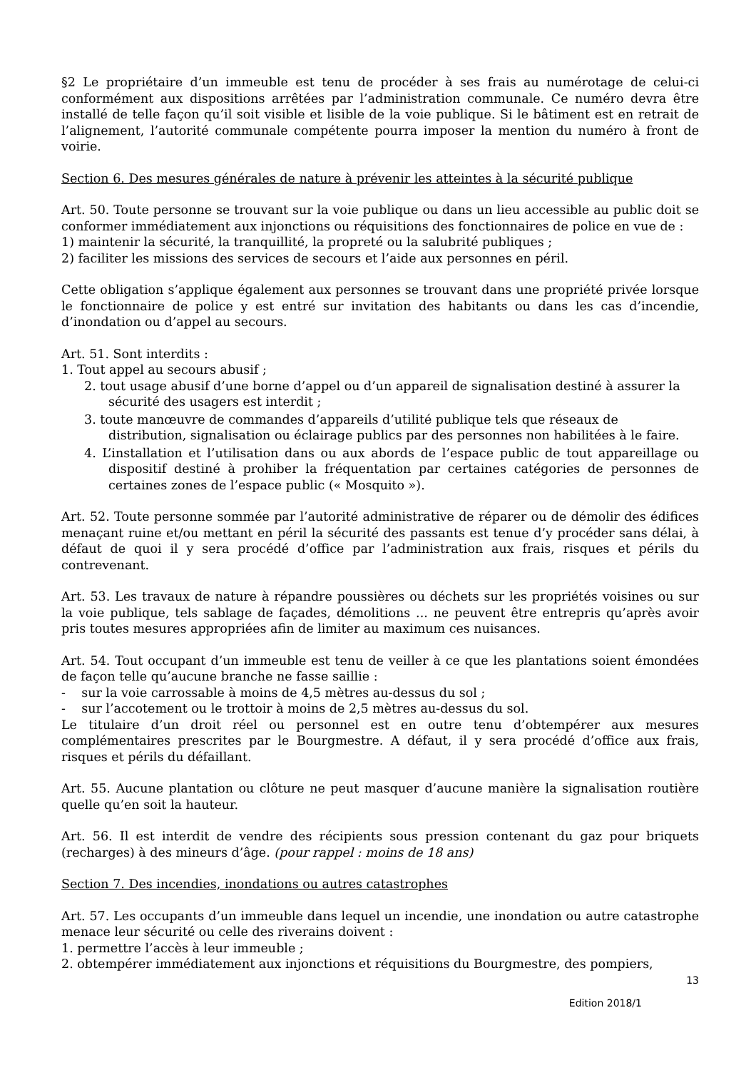§2 Le propriétaire d’un immeuble est tenu de procéder à ses frais au numérotage de celui-ci conformément aux dispositions arrêtées par l’administration communale. Ce numéro devra être installé de telle façon qu’il soit visible et lisible de la voie publique. Si le bâtiment est en retrait de l’alignement, l’autorité communale compétente pourra imposer la mention du numéro à front de voirie.
Section 6. Des mesures générales de nature à prévenir les atteintes à la sécurité publique
Art. 50. Toute personne se trouvant sur la voie publique ou dans un lieu accessible au public doit se conformer immédiatement aux injonctions ou réquisitions des fonctionnaires de police en vue de :
1) maintenir la sécurité, la tranquillité, la propreté ou la salubrité publiques ;
2) faciliter les missions des services de secours et l’aide aux personnes en péril.
Cette obligation s’applique également aux personnes se trouvant dans une propriété privée lorsque le fonctionnaire de police y est entré sur invitation des habitants ou dans les cas d’incendie, d’inondation ou d’appel au secours.
Art. 51. Sont interdits :
1. Tout appel au secours abusif ;
2. tout usage abusif d’une borne d’appel ou d’un appareil de signalisation destiné à assurer la sécurité des usagers est interdit ;
3. toute manœuvre de commandes d’appareils d’utilité publique tels que réseaux de distribution, signalisation ou éclairage publics par des personnes non habilitées à le faire.
4. L’installation et l’utilisation dans ou aux abords de l’espace public de tout appareillage ou dispositif destiné à prohiber la fréquentation par certaines catégories de personnes de certaines zones de l’espace public (« Mosquito »).
Art. 52. Toute personne sommée par l’autorité administrative de réparer ou de démolir des édifices menaçant ruine et/ou mettant en péril la sécurité des passants est tenue d’y procéder sans délai, à défaut de quoi il y sera procédé d’office par l’administration aux frais, risques et périls du contrevenant.
Art. 53. Les travaux de nature à répandre poussières ou déchets sur les propriétés voisines ou sur la voie publique, tels sablage de façades, démolitions ... ne peuvent être entrepris qu’après avoir pris toutes mesures appropriées afin de limiter au maximum ces nuisances.
Art. 54. Tout occupant d’un immeuble est tenu de veiller à ce que les plantations soient émondées de façon telle qu’aucune branche ne fasse saillie :
- sur la voie carrossable à moins de 4,5 mètres au-dessus du sol ;
- sur l’accotement ou le trottoir à moins de 2,5 mètres au-dessus du sol.
Le titulaire d’un droit réel ou personnel est en outre tenu d’obtempérer aux mesures complémentaires prescrites par le Bourgmestre. A défaut, il y sera procédé d’office aux frais, risques et périls du défaillant.
Art. 55. Aucune plantation ou clôture ne peut masquer d’aucune manière la signalisation routière quelle qu’en soit la hauteur.
Art. 56. Il est interdit de vendre des récipients sous pression contenant du gaz pour briquets (recharges) à des mineurs d’âge. (pour rappel : moins de 18 ans)
Section 7. Des incendies, inondations ou autres catastrophes
Art. 57. Les occupants d’un immeuble dans lequel un incendie, une inondation ou autre catastrophe menace leur sécurité ou celle des riverains doivent :
1. permettre l’accès à leur immeuble ;
2. obtempérer immédiatement aux injonctions et réquisitions du Bourgmestre, des pompiers,
13
Edition 2018/1